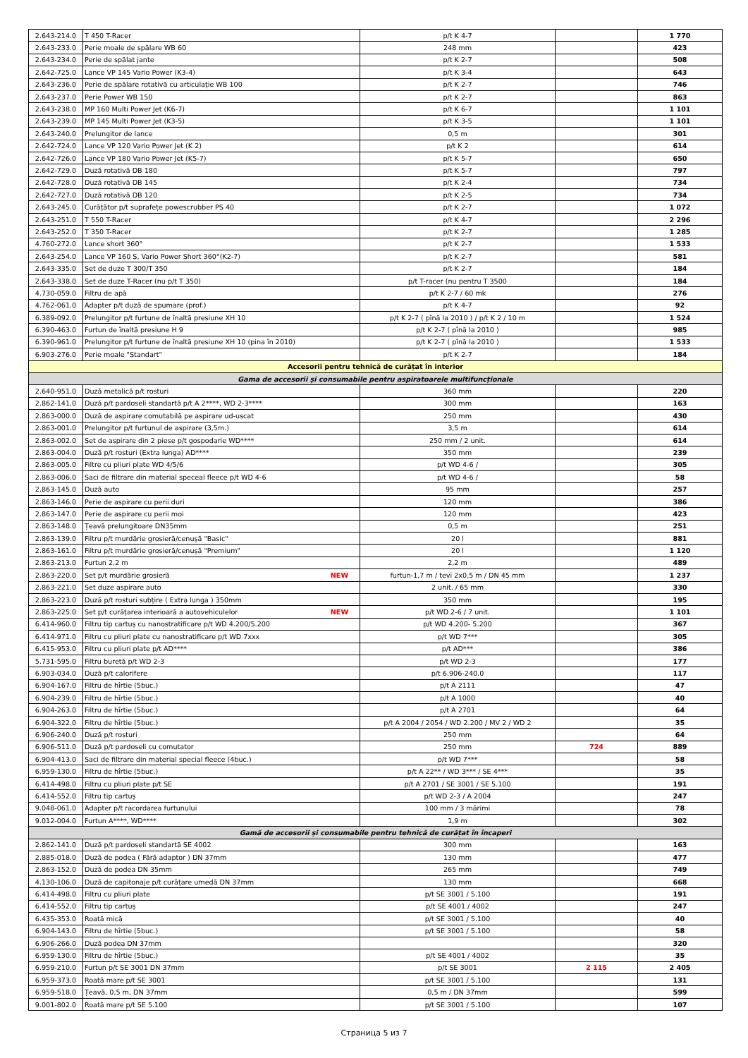| 2.643-214.0 | T 450 T-Racer | p/t K 4-7 | | 1 770 |
| 2.643-233.0 | Perie moale de spălare WB 60 | 248 mm | | 423 |
| 2.643-234.0 | Perie de spălat jante | p/t K 2-7 | | 508 |
| 2.642-725.0 | Lance VP 145 Vario Power (K3-4) | p/t K 3-4 | | 643 |
| 2.643-236.0 | Perie de spălare rotativă cu articulație WB 100 | p/t K 2-7 | | 746 |
| 2.643-237.0 | Perie Power WB 150 | p/t K 2-7 | | 863 |
| 2.643-238.0 | MP 160 Multi Power Jet (K6-7) | p/t K 6-7 | | 1 101 |
| 2.643-239.0 | MP 145 Multi Power Jet (K3-5) | p/t K 3-5 | | 1 101 |
| 2.643-240.0 | Prelungitor de lance | 0,5 m | | 301 |
| 2.642-724.0 | Lance VP 120 Vario Power Jet (K 2) | p/t K 2 | | 614 |
| 2.642-726.0 | Lance VP 180 Vario Power Jet (K5-7) | p/t K 5-7 | | 650 |
| 2.642-729.0 | Duză rotativă DB 180 | p/t K 5-7 | | 797 |
| 2.642-728.0 | Duză rotativă DB 145 | p/t K 2-4 | | 734 |
| 2.642-727.0 | Duză rotativă DB 120 | p/t K 2-5 | | 734 |
| 2.643-245.0 | Curățător p/t suprafețe powescrubber PS 40 | p/t K 2-7 | | 1 072 |
| 2.643-251.0 | T 550 T-Racer | p/t K 4-7 | | 2 296 |
| 2.643-252.0 | T 350 T-Racer | p/t K 2-7 | | 1 285 |
| 4.760-272.0 | Lance short 360° | p/t K 2-7 | | 1 533 |
| 2.643-254.0 | Lance VP 160 S, Vario Power Short 360°(K2-7) | p/t K 2-7 | | 581 |
| 2.643-335.0 | Set de duze T 300/T 350 | p/t K 2-7 | | 184 |
| 2.643-338.0 | Set de duze T-Racer (nu p/t T 350) | p/t T-racer (nu pentru T 3500 | | 184 |
| 4.730-059.0 | Filtru de apă | p/t K 2-7 / 60 mk | | 276 |
| 4.762-061.0 | Adapter p/t duză de spumare (prof.) | p/t K 4-7 | | 92 |
| 6.389-092.0 | Prelungitor p/t furtune de înaltă presiune XH 10 | p/t K 2-7 ( pînă la 2010 ) / p/t K 2 / 10 m | | 1 524 |
| 6.390-463.0 | Furtun de înaltă presiune H 9 | p/t K 2-7 ( pînă la 2010 ) | | 985 |
| 6.390-961.0 | Prelungitor p/t furtune de înaltă presiune XH 10 (pina în 2010) | p/t K 2-7 ( pînă la 2010 ) | | 1 533 |
| 6.903-276.0 | Perie moale "Standart" | p/t K 2-7 | | 184 |
| Accesorii pentru tehnică de curățat în interior | | | | |
| Gama de accesorii și consumabile pentru aspiratoarele multifuncționale | | | | |
| 2.640-951.0 | Duză metalică p/t rosturi | 360 mm | | 220 |
| 2.862-141.0 | Duză p/t pardoseli standartă p/t A 2****, WD 2-3**** | 300 mm | | 163 |
| 2.863-000.0 | Duză de aspirare comutabilă pe aspirare ud-uscat | 250 mm | | 430 |
| 2.863-001.0 | Prelungitor p/t furtunul de aspirare (3,5m.) | 3,5 m | | 614 |
| 2.863-002.0 | Set de aspirare din 2 piese p/t gospodarie WD**** | 250 mm / 2 unit. | | 614 |
| 2.863-004.0 | Duză p/t rosturi (Extra lunga) AD**** | 350 mm | | 239 |
| 2.863-005.0 | Filtre cu pliuri plate WD 4/5/6 | p/t WD 4-6 / | | 305 |
| 2.863-006.0 | Saci de filtrare din material speceal fleece p/t WD 4-6 | p/t WD 4-6 / | | 58 |
| 2.863-145.0 | Duză auto | 95 mm | | 257 |
| 2.863-146.0 | Perie de aspirare cu perii duri | 120 mm | | 386 |
| 2.863-147.0 | Perie de aspirare cu perii moi | 120 mm | | 423 |
| 2.863-148.0 | Țeavă prelungitoare DN35mm | 0,5 m | | 251 |
| 2.863-139.0 | Filtru p/t murdărie grosieră/cenușă "Basic" | 20 l | | 881 |
| 2.863-161.0 | Filtru p/t murdărie grosieră/cenușă "Premium" | 20 l | | 1 120 |
| 2.863-213.0 | Furtun 2,2 m | 2,2 m | | 489 |
| 2.863-220.0 | Set p/t murdărie grosieră NEW | furtun-1,7 m / tevi 2x0,5 m / DN 45 mm | | 1 237 |
| 2.863-221.0 | Set duze aspirare auto | 2 unit. / 65 mm | | 330 |
| 2.863-223.0 | Duză p/t rosturi subțire ( Extra lunga ) 350mm | 350 mm | | 195 |
| 2.863-225.0 | Set p/t curățarea interioară a autovehiculelor NEW | p/t WD 2-6 / 7 unit. | | 1 101 |
| 6.414-960.0 | Filtru tip cartuș cu nanostratificare p/t WD 4.200/5.200 | p/t WD 4.200- 5.200 | | 367 |
| 6.414-971.0 | Filtru cu pliuri plate cu nanostratificare p/t WD 7xxx | p/t WD 7*** | | 305 |
| 6.415-953.0 | Filtru cu pliuri plate p/t AD**** | p/t AD*** | | 386 |
| 5.731-595.0 | Filtru buretă p/t WD 2-3 | p/t WD 2-3 | | 177 |
| 6.903-034.0 | Duză p/t calorifere | p/t 6.906-240.0 | | 117 |
| 6.904-167.0 | Filtru de hîrtie (5buc.) | p/t A 2111 | | 47 |
| 6.904-239.0 | Filtru de hîrtie (5buc.) | p/t A 1000 | | 40 |
| 6.904-263.0 | Filtru de hîrtie (5buc.) | p/t A 2701 | | 64 |
| 6.904-322.0 | Filtru de hîrtie (5buc.) | p/t A 2004 / 2054 / WD 2.200 / MV 2 / WD 2 | | 35 |
| 6.906-240.0 | Duză p/t rosturi | 250 mm | | 64 |
| 6.906-511.0 | Duză p/t pardoseli cu comutator | 250 mm | 724 | 889 |
| 6.904-413.0 | Saci de filtrare din material special fleece (4buc.) | p/t WD 7*** | | 58 |
| 6.959-130.0 | Filtru de hîrtie (5buc.) | p/t A 22** / WD 3*** / SE 4*** | | 35 |
| 6.414-498.0 | Filtru cu pliuri plate p/t SE | p/t A 2701 / SE 3001 / SE 5.100 | | 191 |
| 6.414-552.0 | Filtru tip cartuș | p/t WD 2-3 / A 2004 | | 247 |
| 9.048-061.0 | Adapter p/t racordarea furtunului | 100 mm / 3 mărimi | | 78 |
| 9.012-004.0 | Furtun A****, WD**** | 1,9 m | | 302 |
| Gamă de accesorii și consumabile pentru tehnică de curățat în încaperi | | | | |
| 2.862-141.0 | Duză p/t pardoseli standartă SE 4002 | 300 mm | | 163 |
| 2.885-018.0 | Duză de podea ( Fără adaptor ) DN 37mm | 130 mm | | 477 |
| 2.863-152.0 | Duză de podea DN 35mm | 265 mm | | 749 |
| 4.130-106.0 | Duză de capitonaje p/t curățare umedă DN 37mm | 130 mm | | 668 |
| 6.414-498.0 | Filtru cu pliuri plate | p/t SE 3001 / 5.100 | | 191 |
| 6.414-552.0 | Filtru tip cartuș | p/t SE 4001 / 4002 | | 247 |
| 6.435-353.0 | Roată mică | p/t SE 3001 / 5.100 | | 40 |
| 6.904-143.0 | Filtru de hîrtie (5buc.) | p/t SE 3001 / 5.100 | | 58 |
| 6.906-266.0 | Duză podea DN 37mm | | | 320 |
| 6.959-130.0 | Filtru de hîrtie (5buc.) | p/t SE 4001 / 4002 | | 35 |
| 6.959-210.0 | Furtun p/t SE 3001 DN 37mm | p/t SE 3001 | 2 115 | 2 405 |
| 6.959-373.0 | Roată mare p/t SE 3001 | p/t SE 3001 / 5.100 | | 131 |
| 6.959-518.0 | Țeavă, 0,5 m, DN 37mm | 0,5 m / DN 37mm | | 599 |
| 9.001-802.0 | Roată mare p/t SE 5.100 | p/t SE 3001 / 5.100 | | 107 |
Страница 5 из 7